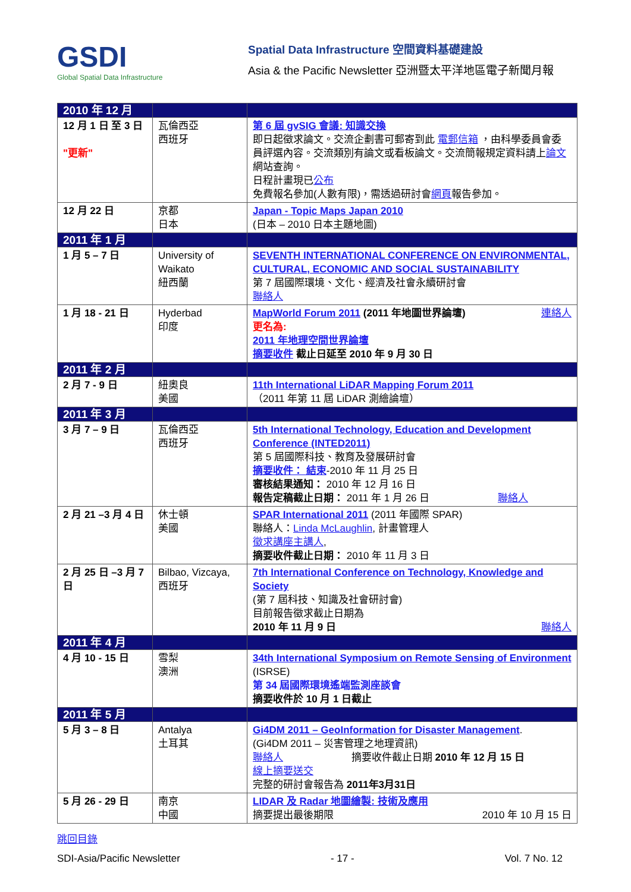GSDI
Global Spatial Data Infrastructure
Spatial Data Infrastructure 空間資料基礎建設
Asia & the Pacific Newsletter 亞洲暨太平洋地區電子新聞月報
| 2010 年 12 月 | | |
| 12 月 1 日 至 3 日 "更新" | 瓦倫西亞 西班牙 | 第 6 屆 gvSIG 會議: 知識交換 即日起徵求論文。交流企劃書可郵寄到此 電郵信箱 ，由科學委員會委員評選內容。交流類別有論文或看板論文。交流簡報規定資料請上 論文 網站查詢。 日程計畫現已 公布 免費報名參加(人數有限)，需透過研討會 網頁 報告參加。 |
| 12 月 22 日 | 京都 日本 | Japan - Topic Maps Japan 2010 (日本 – 2010 日本主題地圖) |
| 2011 年 1 月 | | |
| 1 月 5 – 7 日 | University of Waikato 紐西蘭 | SEVENTH INTERNATIONAL CONFERENCE ON ENVIRONMENTAL, CULTURAL, ECONOMIC AND SOCIAL SUSTAINABILITY 第 7 屆國際環境、文化、經濟及社會永續研討會 聯絡人 |
| 1 月 18 - 21 日 | Hyderbad 印度 | MapWorld Forum 2011 (2011 年地圖世界論壇) 連絡人 更名為: 2011 年地理空間世界論壇 摘要收件 截止日延至 2010 年 9 月 30 日 |
| 2011 年 2 月 | | |
| 2 月 7 - 9 日 | 紐奧良 美國 | 11th International LiDAR Mapping Forum 2011 （2011 年第 11 屆 LiDAR 測繪論壇） |
| 2011 年 3 月 | | |
| 3 月 7 – 9 日 | 瓦倫西亞 西班牙 | 5th International Technology, Education and Development Conference (INTED2011) 第 5 屆國際科技、教育及發展研討會 摘要收件： 結束 -2010 年 11 月 25 日 審核結果通知： 2010 年 12 月 16 日 報告定稿截止日期： 2011 年 1 月 26 日 聯絡人 |
| 2 月 21 –3 月 4 日 | 休士頓 美國 | SPAR International 2011 (2011 年國際 SPAR) 聯絡人： Linda McLaughlin , 計畫管理人 徵求講座主講人 , 摘要收件截止日期： 2010 年 11 月 3 日 |
| 2 月 25 日 –3 月 7 日 | Bilbao, Vizcaya, 西班牙 | 7th International Conference on Technology, Knowledge and Society (第 7 屆科技、知識及社會研討會) 目前報告徵求截止日期為 2010 年 11 月 9 日 聯絡人 |
| 2011 年 4 月 | | |
| 4 月 10 - 15 日 | 雪梨 澳洲 | 34th International Symposium on Remote Sensing of Environment (ISRSE) 第 34 屆國際環境遙端監測座談會 摘要收件於 10 月 1 日截止 |
| 2011 年 5 月 | | |
| 5 月 3 – 8 日 | Antalya 土耳其 | Gi4DM 2011 – GeoInformation for Disaster Management . (Gi4DM 2011 – 災害管理之地理資訊) 聯絡人 摘要收件截止日期 2010 年 12 月 15 日 線上摘要送交 完整的研討會報告為 2011年3月31日 |
| 5 月 26 - 29 日 | 南京 中國 | LIDAR 及 Radar 地圖繪製: 技術及應用 摘要提出最後期限 2010 年 10 月 15 日 |
跳回目錄
SDI-Asia/Pacific Newsletter - 17 - Vol. 7 No. 12